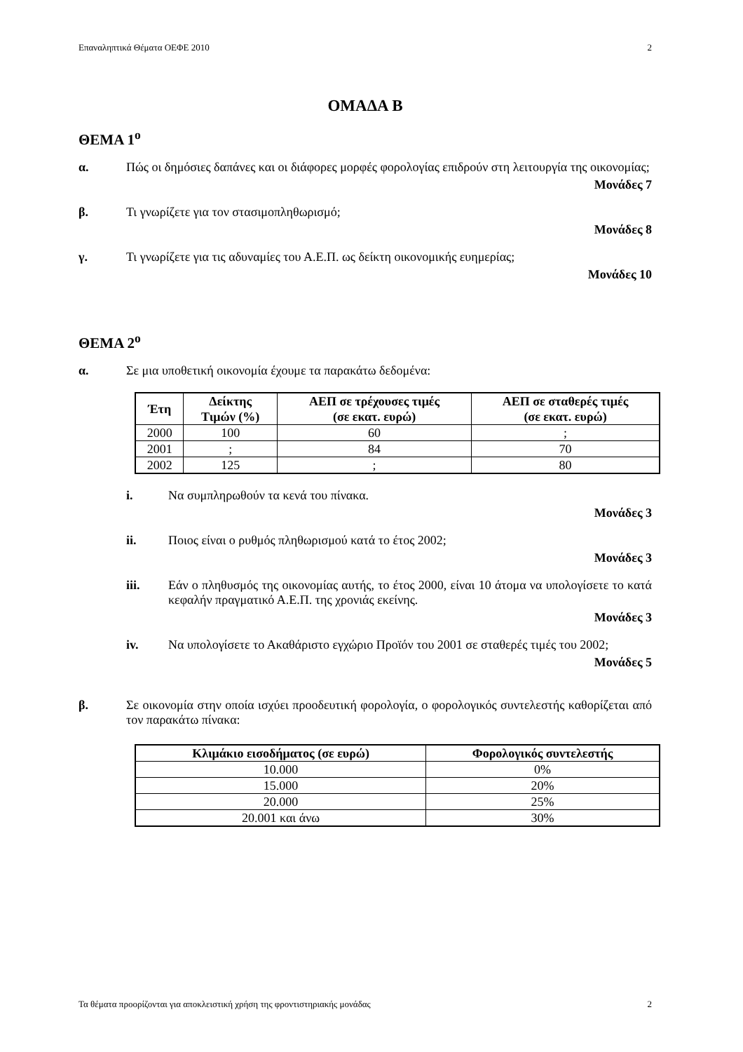Επαναληπτικά Θέματα ΟΕΦΕ 2010 2
ΟΜΑΔΑ Β
ΘΕΜΑ 1<sup>ο</sup>
α. Πώς οι δημόσιες δαπάνες και οι διάφορες μορφές φορολογίας επιδρούν στη λειτουργία της οικονομίας;
Μονάδες 7
β. Τι γνωρίζετε για τον στασιμοπληθωρισμό;
Μονάδες 8
γ. Τι γνωρίζετε για τις αδυναμίες του Α.Ε.Π. ως δείκτη οικονομικής ευημερίας;
Μονάδες 10
ΘΕΜΑ 2<sup>ο</sup>
α. Σε μια υποθετική οικονομία έχουμε τα παρακάτω δεδομένα:
| Έτη | Δείκτης Τιμών (%) | ΑΕΠ σε τρέχουσες τιμές (σε εκατ. ευρώ) | ΑΕΠ σε σταθερές τιμές (σε εκατ. ευρώ) |
| --- | --- | --- | --- |
| 2000 | 100 | 60 | ; |
| 2001 | ; | 84 | 70 |
| 2002 | 125 | ; | 80 |
i. Να συμπληρωθούν τα κενά του πίνακα.
Μονάδες 3
ii. Ποιος είναι ο ρυθμός πληθωρισμού κατά το έτος 2002;
Μονάδες 3
iii. Εάν ο πληθυσμός της οικονομίας αυτής, το έτος 2000, είναι 10 άτομα να υπολογίσετε το κατά κεφαλήν πραγματικό Α.Ε.Π. της χρονιάς εκείνης.
Μονάδες 3
iv. Να υπολογίσετε το Ακαθάριστο εγχώριο Προϊόν του 2001 σε σταθερές τιμές του 2002;
Μονάδες 5
β. Σε οικονομία στην οποία ισχύει προοδευτική φορολογία, ο φορολογικός συντελεστής καθορίζεται από τον παρακάτω πίνακα:
| Κλιμάκιο εισοδήματος (σε ευρώ) | Φορολογικός συντελεστής |
| --- | --- |
| 10.000 | 0% |
| 15.000 | 20% |
| 20.000 | 25% |
| 20.001 και άνω | 30% |
Τα θέματα προορίζονται για αποκλειστική χρήση της φροντιστηριακής μονάδας 2